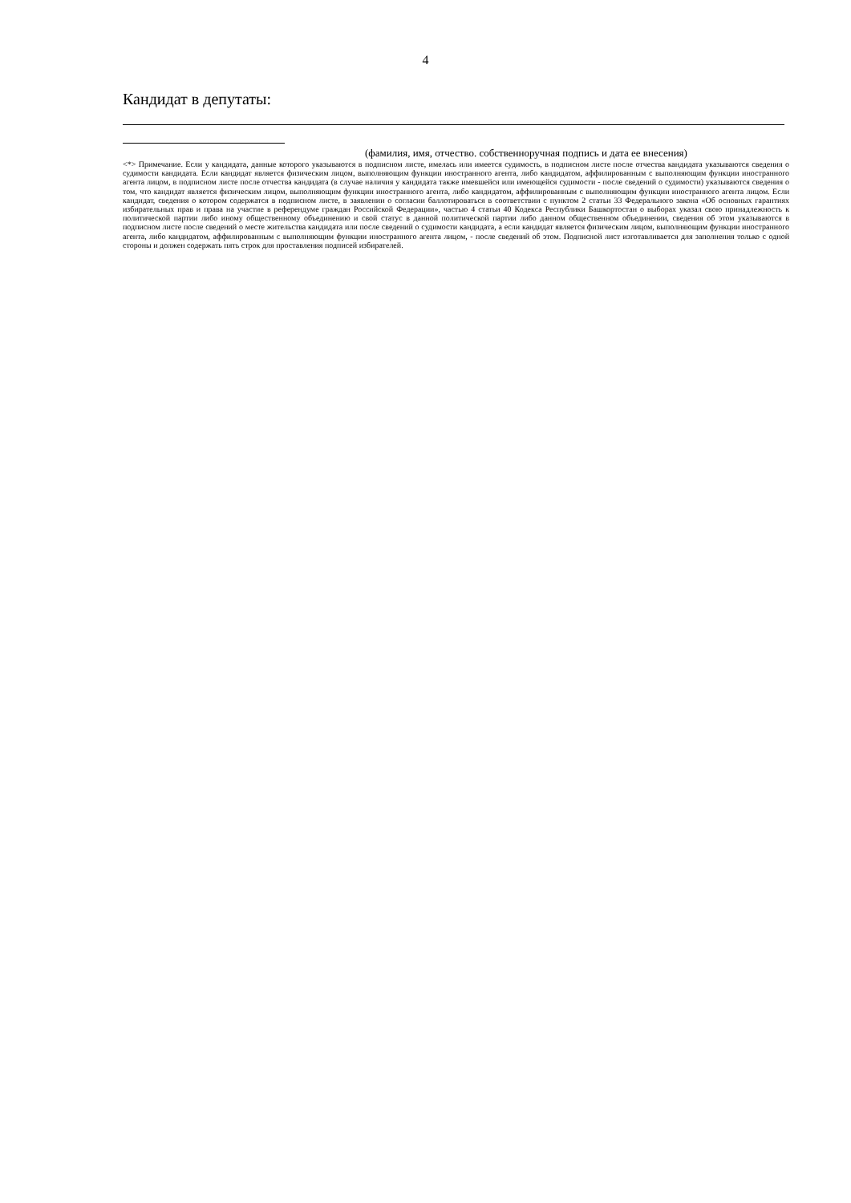4
Кандидат в депутаты:
(фамилия, имя, отчество. собственноручная подпись и дата ее внесения)
<*> Примечание. Если у кандидата, данные которого указываются в подписном листе, имелась или имеется судимость, в подписном листе после отчества кандидата указываются сведения о судимости кандидата. Если кандидат является физическим лицом, выполняющим функции иностранного агента, либо кандидатом, аффилированным с выполняющим функции иностранного агента лицом, в подписном листе после отчества кандидата (в случае наличия у кандидата также имевшейся или имеющейся судимости - после сведений о судимости) указываются сведения о том, что кандидат является физическим лицом, выполняющим функции иностранного агента, либо кандидатом, аффилированным с выполняющим функции иностранного агента лицом. Если кандидат, сведения о котором содержатся в подписном листе, в заявлении о согласии баллотироваться в соответствии с пунктом 2 статьи 33 Федерального закона «Об основных гарантиях избирательных прав и права на участие в референдуме граждан Российской Федерации», частью 4 статьи 40 Кодекса Республики Башкортостан о выборах указал свою принадлежность к политической партии либо иному общественному объединению и свой статус в данной политической партии либо данном общественном объединении, сведения об этом указываются в подписном листе после сведений о месте жительства кандидата или после сведений о судимости кандидата, а если кандидат является физическим лицом, выполняющим функции иностранного агента, либо кандидатом, аффилированным с выполняющим функции иностранного агента лицом, - после сведений об этом. Подписной лист изготавливается для заполнения только с одной стороны и должен содержать пять строк для проставления подписей избирателей.